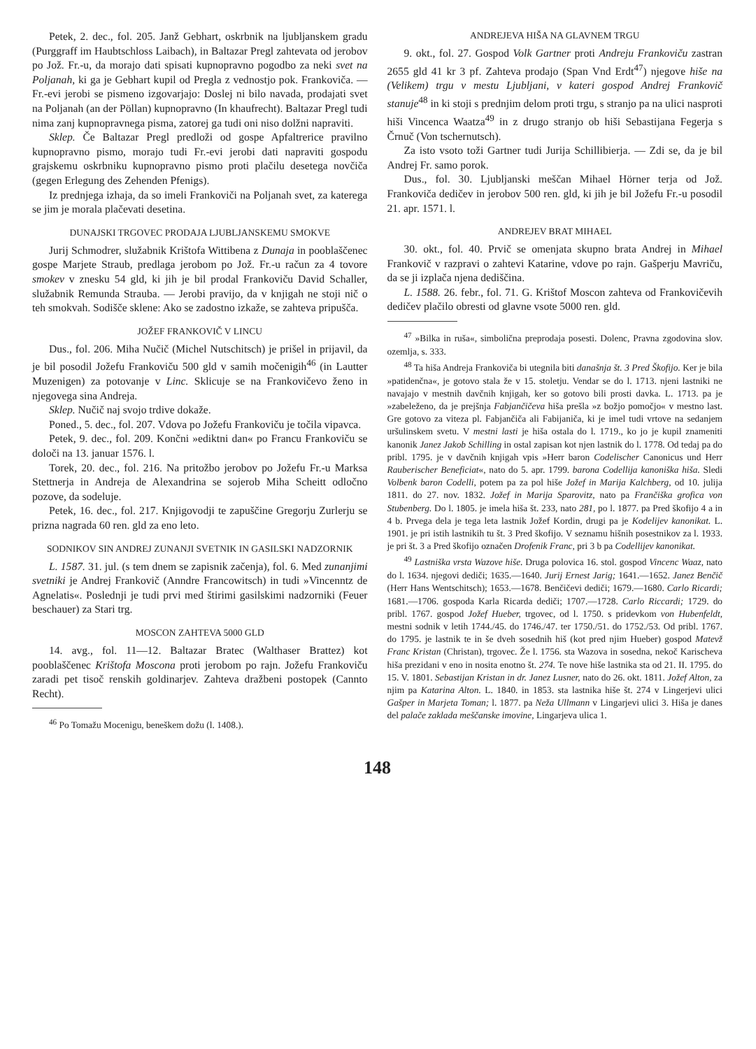Petek, 2. dec., fol. 205. Janž Gebhart, oskrbnik na ljubljanskem gradu (Purggraff im Haubtschloss Laibach), in Baltazar Pregl zahtevata od jerobov po Jož. Fr.-u, da morajo dati spisati kupnopravno pogodbo za neki svet na Poljanah, ki ga je Gebhart kupil od Pregla z vednostjo pok. Frankoviča. — Fr.-evi jerobi se pismeno izgovarjajo: Doslej ni bilo navada, prodajati svet na Poljanah (an der Pöllan) kupnopravno (In khaufrecht). Baltazar Pregl tudi nima zanj kupnopravnega pisma, zatorej ga tudi oni niso dolžni napraviti.
Sklep. Če Baltazar Pregl predloži od gospe Apfaltrerice pravilno kupnopravno pismo, morajo tudi Fr.-evi jerobi dati napraviti gospodu grajskemu oskrbniku kupnopravno pismo proti plačilu desetega novčiča (gegen Erlegung des Zehenden Pfenigs).
Iz prednjega izhaja, da so imeli Frankoviči na Poljanah svet, za katerega se jim je morala plačevati desetina.
DUNAJSKI TRGOVEC PRODAJA LJUBLJANSKEMU SMOKVE
Jurij Schmodrer, služabnik Krištofa Wittibena z Dunaja in pooblaščenec gospe Marjete Straub, predlaga jerobom po Jož. Fr.-u račun za 4 tovore smokev v znesku 54 gld, ki jih je bil prodal Frankoviču David Schaller, služabnik Remunda Strauba. — Jerobi pravijo, da v knjigah ne stoji nič o teh smokvah. Sodišče sklene: Ako se zadostno izkaže, se zahteva pripušča.
JOŽEF FRANKOVIČ V LINCU
Dus., fol. 206. Miha Nučič (Michel Nutschitsch) je prišel in prijavil, da je bil posodil Jožefu Frankoviču 500 gld v samih močenigih<sup>46</sup> (in Lautter Muzenigen) za potovanje v Linc. Sklicuje se na Frankovičevo ženo in njegovega sina Andreja.
Sklep. Nučič naj svojo trdive dokaže.
Poned., 5. dec., fol. 207. Vdova po Jožefu Frankoviču je točila vipavca.
Petek, 9. dec., fol. 209. Končni »ediktni dan« po Francu Frankoviču se določi na 13. januar 1576. l.
Torek, 20. dec., fol. 216. Na pritožbo jerobov po Jožefu Fr.-u Marksa Stettnerja in Andreja de Alexandrina se sojerob Miha Scheitt odločno pozove, da sodeluje.
Petek, 16. dec., fol. 217. Knjigovodji te zapuščine Gregorju Zurlerju se prizna nagrada 60 ren. gld za eno leto.
SODNIKOV SIN ANDREJ ZUNANJI SVETNIK IN GASILSKI NADZORNIK
L. 1587. 31. jul. (s tem dnem se zapisnik začenja), fol. 6. Med zunanjimi svetniki je Andrej Frankovič (Anndre Francowitsch) in tudi »Vincenntz de Agnelatis«. Poslednji je tudi prvi med štirimi gasilskimi nadzorniki (Feuer beschauer) za Stari trg.
MOSCON ZAHTEVA 5000 GLD
14. avg., fol. 11—12. Baltazar Bratec (Walthaser Brattez) kot pooblaščenec Krištofa Moscona proti jerobom po rajn. Jožefu Frankoviču zaradi pet tisoč renskih goldinarjev. Zahteva dražbeni postopek (Cannto Recht).
<sup>46</sup> Po Tomažu Mocenigu, beneškem dožu (l. 1408.).
ANDREJEVA HIŠA NA GLAVNEM TRGU
9. okt., fol. 27. Gospod Volk Gartner proti Andreju Frankoviču zastran 2655 gld 41 kr 3 pf. Zahteva prodajo (Span Vnd Erdt<sup>47</sup>) njegove hiše na (Velikem) trgu v mestu Ljubljani, v kateri gospod Andrej Frankovič stanuje<sup>48</sup> in ki stoji s prednjim delom proti trgu, s stranjo pa na ulici nasproti hiši Vincenca Waatza<sup>49</sup> in z drugo stranjo ob hiši Sebastijana Fegerja s Črnuč (Von tschernutsch).
Za isto vsoto toži Gartner tudi Jurija Schillibierja. — Zdi se, da je bil Andrej Fr. samo porok.
Dus., fol. 30. Ljubljanski meščan Mihael Hörner terja od Jož. Frankoviča dedičev in jerobov 500 ren. gld, ki jih je bil Jožefu Fr.-u posodil 21. apr. 1571. l.
ANDREJEV BRAT MIHAEL
30. okt., fol. 40. Prvič se omenjata skupno brata Andrej in Mihael Frankovič v razpravi o zahtevi Katarine, vdove po rajn. Gašperju Mavriču, da se ji izplača njena dediščina.
L. 1588. 26. febr., fol. 71. G. Krištof Moscon zahteva od Frankovičevih dedičev plačilo obresti od glavne vsote 5000 ren. gld.
<sup>47</sup> »Bilka in ruša«, simbolična preprodaja posesti. Dolenc, Pravna zgodovina slov. ozemlja, s. 333.
<sup>48</sup> Ta hiša Andreja Frankoviča bi utegnila biti današnja št. 3 Pred Škofijo. Ker je bila »patidenčna«, je gotovo stala že v 15. stoletju. Vendar se do l. 1713. njeni lastniki ne navajajo v mestnih davčnih knjigah, ker so gotovo bili prosti davka. L. 1713. pa je »zabeleženo, da je prejšnja Fabjančičeva hiša prešla »z božjo pomočjo« v mestno last. Gre gotovo za viteza pl. Fabjančiča ali Fabijaniča, ki je imel tudi vrtove na sedanjem uršulinskem svetu. V mestni lasti je hiša ostala do l. 1719., ko jo je kupil znameniti kanonik Janez Jakob Schilling in ostal zapisan kot njen lastnik do l. 1778. Od tedaj pa do pribl. 1795. je v davčnih knjigah vpis »Herr baron Codelischer Canonicus und Herr Rauberischer Beneficiat«, nato do 5. apr. 1799. barona Codellija kanoniška hiša. Sledi Volbenk baron Codelli, potem pa za pol hiše Jožef in Marija Kalchberg, od 10. julija 1811. do 27. nov. 1832. Jožef in Marija Sparovitz, nato pa Frančiška grofica von Stubenberg. Do l. 1805. je imela hiša št. 233, nato 281, po l. 1877. pa Pred škofijo 4 a in 4 b. Prvega dela je tega leta lastnik Jožef Kordin, drugi pa je Kodelijev kanonikat. L. 1901. je pri istih lastnikih tu št. 3 Pred škofijo. V seznamu hišnih posestnikov za l. 1933. je pri št. 3 a Pred škofijo označen Drofenik Franc, pri 3 b pa Codellijev kanonikat.
<sup>49</sup> Lastniška vrsta Wazove hiše. Druga polovica 16. stol. gospod Vincenc Waaz, nato do l. 1634. njegovi dediči; 1635.—1640. Jurij Ernest Jarig; 1641.—1652. Janez Benčič (Herr Hans Wentschitsch); 1653.—1678. Benčičevi dediči; 1679.—1680. Carlo Ricardi; 1681.—1706. gospoda Karla Ricarda dediči; 1707.—1728. Carlo Riccardi; 1729. do pribl. 1767. gospod Jožef Hueber, trgovec, od l. 1750. s pridevkom von Hubenfeldt, mestni sodnik v letih 1744./45. do 1746./47. ter 1750./51. do 1752./53. Od pribl. 1767. do 1795. je lastnik te in še dveh sosednih hiš (kot pred njim Hueber) gospod Matevž Franc Kristan (Christan), trgovec. Že l. 1756. sta Wazova in sosedna, nekoč Karischeva hiša prezidani v eno in nosita enotno št. 274. Te nove hiše lastnika sta od 21. II. 1795. do 15. V. 1801. Sebastijan Kristan in dr. Janez Lusner, nato do 26. okt. 1811. Jožef Alton, za njim pa Katarina Alton. L. 1840. in 1853. sta lastnika hiše št. 274 v Lingerjevi ulici Gašper in Marjeta Toman; l. 1877. pa Neža Ullmann v Lingarjevi ulici 3. Hiša je danes del palače zaklada meščanske imovine, Lingarjeva ulica 1.
148